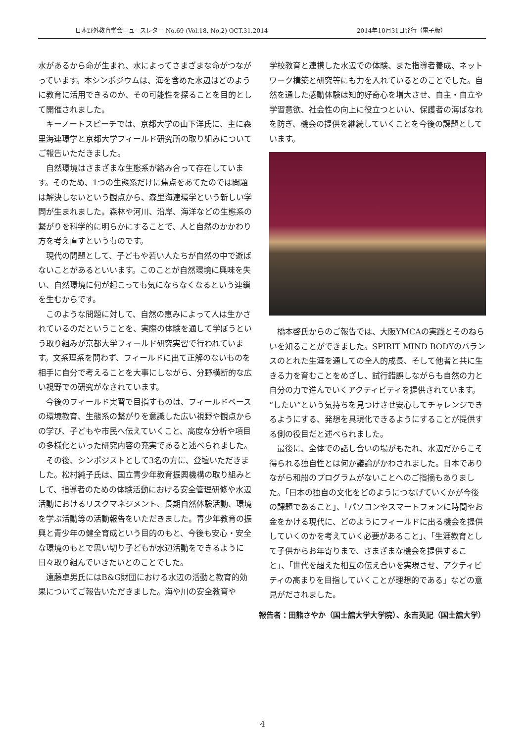日本野外教育学会ニュースレター No.69 (Vol.18, No.2) OCT.31.2014 2014年10月31日発行（電子版）
水があるから命が生まれ、水によってさまざまな命がつながっています。本シンポジウムは、海を含めた水辺はどのように教育に活用できるのか、その可能性を探ることを目的として開催されました。
キーノートスピーチでは、京都大学の山下洋氏に、主に森里海連環学と京都大学フィールド研究所の取り組みについてご報告いただきました。
自然環境はさまざまな生態系が絡み合って存在しています。そのため、1つの生態系だけに焦点をあてたのでは問題は解決しないという観点から、森里海連環学という新しい学問が生まれました。森林や河川、沿岸、海洋などの生態系の繋がりを科学的に明らかにすることで、人と自然のかかわり方を考え直すというものです。
現代の問題として、子どもや若い人たちが自然の中で遊ばないことがあるといいます。このことが自然環境に興味を失い、自然環境に何が起こっても気にならなくなるという連鎖を生むからです。
このような問題に対して、自然の恵みによって人は生かされているのだということを、実際の体験を通して学ぼうという取り組みが京都大学フィールド研究実習で行われています。文系理系を問わず、フィールドに出て正解のないものを相手に自分で考えることを大事にしながら、分野横断的な広い視野での研究がなされています。
今後のフィールド実習で目指すものは、フィールドベースの環境教育、生態系の繋がりを意識した広い視野や観点からの学び、子どもや市民へ伝えていくこと、高度な分析や項目の多様化といった研究内容の充実であると述べられました。
その後、シンポジストとして3名の方に、登壇いただきました。松村純子氏は、国立青少年教育振興機構の取り組みとして、指導者のための体験活動における安全管理研修や水辺活動におけるリスクマネジメント、長期自然体験活動、環境を学ぶ活動等の活動報告をいただきました。青少年教育の振興と青少年の健全育成という目的のもと、今後も安心・安全な環境のもとで思い切り子どもが水辺活動をできるように日々取り組んでいきたいとのことでした。
遠藤卓男氏にはB&G財団における水辺の活動と教育的効果についてご報告いただきました。海や川の安全教育や
学校教育と連携した水辺での体験、また指導者養成、ネットワーク構築と研究等にも力を入れているとのことでした。自然を通した感動体験は知的好奇心を増大させ、自主・自立や学習意欲、社会性の向上に役立つといい、保護者の海ばなれを防ぎ、機会の提供を継続していくことを今後の課題としています。
橋本啓氏からのご報告では、大阪YMCAの実践とそのねらいを知ることができました。SPIRIT MIND BODYのバランスのとれた生涯を通しての全人的成長、そして他者と共に生きる力を育むことをめざし、試行錯誤しながらも自然の力と自分の力で進んでいくアクティビティを提供されています。“したい”という気持ちを見つけさせ安心してチャレンジできるようにする、発想を具現化できるようにすることが提供する側の役目だと述べられました。
最後に、全体での話し合いの場がもたれ、水辺だからこそ得られる独自性とは何か議論がかわされました。日本でありながら和船のプログラムがないことへのご指摘もありました。「日本の独自の文化をどのようにつなげていくかが今後の課題であること」、「パソコンやスマートフォンに時間やお金をかける現代に、どのようにフィールドに出る機会を提供していくのかを考えていく必要があること」、「生涯教育として子供からお年寄りまで、さまざまな機会を提供すること」、「世代を超えた相互の伝え合いを実現させ、アクティビティの高まりを目指していくことが理想的である」などの意見がだされました。
報告者：田熊さやか（国士舘大学大学院）、永吉英記（国士舘大学）
4